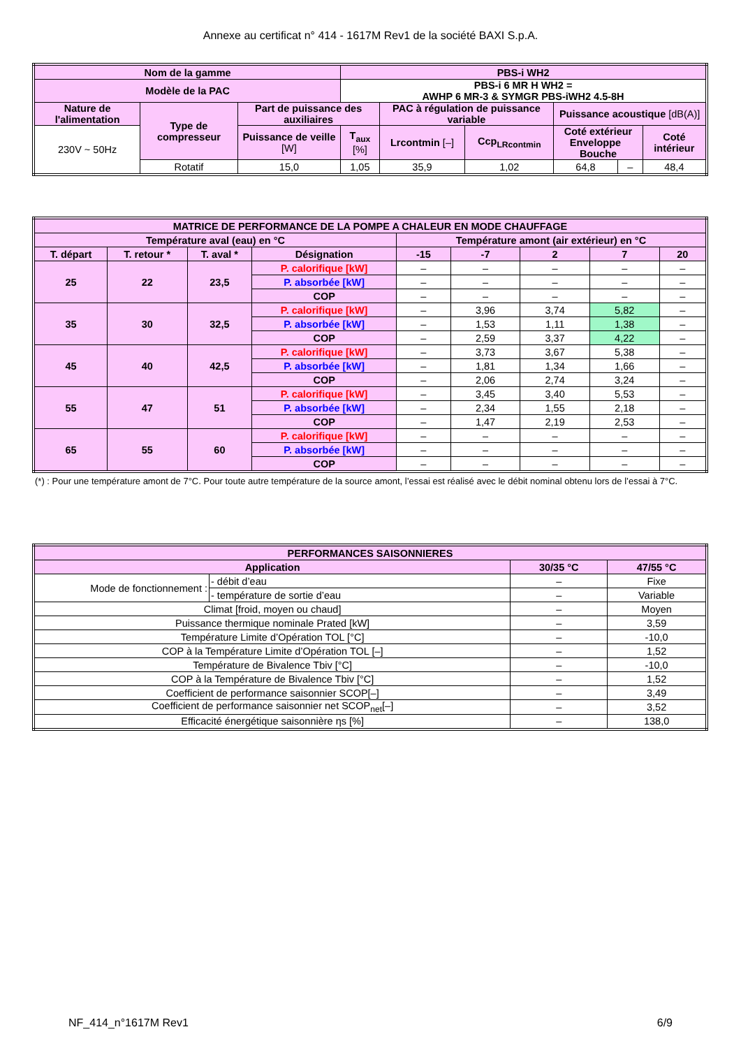Annexe au certificat n° 414 - 1617M Rev1 de la société BAXI S.p.A.
| Nom de la gamme | | | PBS-i WH2 | | | | | |
| --- | --- | --- | --- | --- | --- | --- | --- | --- |
| Modèle de la PAC | | | PBS-i 6 MR H WH2 = AWHP 6 MR-3 & SYMGR PBS-iWH2 4.5-8H | | | | | |
| Nature de l'alimentation | Type de compresseur | Part de puissance des auxiliaires | | PAC à régulation de puissance variable | | Puissance acoustique [dB(A)] | | |
| 230V ~ 50Hz | | Puissance de veille [W] | T<sub>aux</sub> [%] | Lrcontmin [–] | Ccp<sub>LRcontmin</sub> | Coté extérieur Enveloppe Bouche | | Coté intérieur |
| | Rotatif | 15,0 | 1,05 | 35,9 | 1,02 | 64,8 | – | 48,4 |
| MATRICE DE PERFORMANCE DE LA POMPE A CHALEUR EN MODE CHAUFFAGE | | | | | | | | |
| --- | --- | --- | --- | --- | --- | --- | --- | --- |
| Température aval (eau) en °C | | | | Température amont (air extérieur) en °C | | | | |
| T. départ | T. retour * | T. aval * | Désignation | -15 | -7 | 2 | 7 | 20 |
| 25 | 22 | 23,5 | P. calorifique [kW] | – | – | – | – | – |
| | | | P. absorbée [kW] | – | – | – | – | – |
| | | | COP | – | – | – | – | – |
| 35 | 30 | 32,5 | P. calorifique [kW] | – | 3,96 | 3,74 | 5,82 | – |
| | | | P. absorbée [kW] | – | 1,53 | 1,11 | 1,38 | – |
| | | | COP | – | 2,59 | 3,37 | 4,22 | – |
| 45 | 40 | 42,5 | P. calorifique [kW] | – | 3,73 | 3,67 | 5,38 | – |
| | | | P. absorbée [kW] | – | 1,81 | 1,34 | 1,66 | – |
| | | | COP | – | 2,06 | 2,74 | 3,24 | – |
| 55 | 47 | 51 | P. calorifique [kW] | – | 3,45 | 3,40 | 5,53 | – |
| | | | P. absorbée [kW] | – | 2,34 | 1,55 | 2,18 | – |
| | | | COP | – | 1,47 | 2,19 | 2,53 | – |
| 65 | 55 | 60 | P. calorifique [kW] | – | – | – | – | – |
| | | | P. absorbée [kW] | – | – | – | – | – |
| | | | COP | – | – | – | – | – |
(*) : Pour une température amont de 7°C. Pour toute autre température de la source amont, l’essai est réalisé avec le débit nominal obtenu lors de l’essai à 7°C.
| PERFORMANCES SAISONNIERES | | | |
| --- | --- | --- | --- |
| Application | | 30/35 °C | 47/55 °C |
| Mode de fonctionnement : | - débit d’eau | – | Fixe |
| | - température de sortie d’eau | – | Variable |
| Climat [froid, moyen ou chaud] | | – | Moyen |
| Puissance thermique nominale Prated [kW] | | – | 3,59 |
| Température Limite d’Opération TOL [°C] | | – | -10,0 |
| COP à la Température Limite d’Opération TOL [–] | | – | 1,52 |
| Température de Bivalence Tbiv [°C] | | – | -10,0 |
| COP à la Température de Bivalence Tbiv [°C] | | – | 1,52 |
| Coefficient de performance saisonnier SCOP[–] | | – | 3,49 |
| Coefficient de performance saisonnier net SCOP<sub>net</sub>[–] | | – | 3,52 |
| Efficacité énergétique saisonnière ηs [%] | | – | 138,0 |
NF_414_n°1617M Rev1 6/9